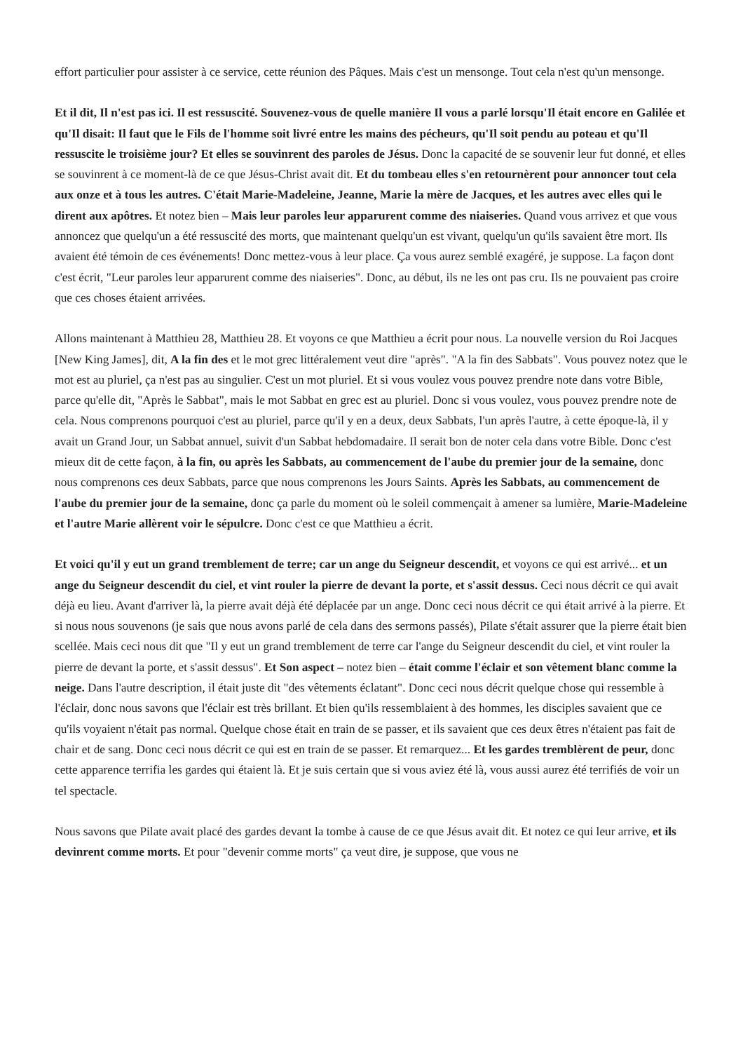effort particulier pour assister à ce service, cette réunion des Pâques. Mais c'est un mensonge. Tout cela n'est qu'un mensonge.
Et il dit, Il n'est pas ici. Il est ressuscité. Souvenez-vous de quelle manière Il vous a parlé lorsqu'Il était encore en Galilée et qu'Il disait: Il faut que le Fils de l'homme soit livré entre les mains des pécheurs, qu'Il soit pendu au poteau et qu'Il ressuscite le troisième jour? Et elles se souvinrent des paroles de Jésus. Donc la capacité de se souvenir leur fut donné, et elles se souvinrent à ce moment-là de ce que Jésus-Christ avait dit. Et du tombeau elles s'en retournèrent pour annoncer tout cela aux onze et à tous les autres. C'était Marie-Madeleine, Jeanne, Marie la mère de Jacques, et les autres avec elles qui le dirent aux apôtres. Et notez bien – Mais leur paroles leur apparurent comme des niaiseries. Quand vous arrivez et que vous annoncez que quelqu'un a été ressuscité des morts, que maintenant quelqu'un est vivant, quelqu'un qu'ils savaient être mort. Ils avaient été témoin de ces événements! Donc mettez-vous à leur place. Ça vous aurez semblé exagéré, je suppose. La façon dont c'est écrit, "Leur paroles leur apparurent comme des niaiseries". Donc, au début, ils ne les ont pas cru. Ils ne pouvaient pas croire que ces choses étaient arrivées.
Allons maintenant à Matthieu 28, Matthieu 28. Et voyons ce que Matthieu a écrit pour nous. La nouvelle version du Roi Jacques [New King James], dit, A la fin des et le mot grec littéralement veut dire "après". "A la fin des Sabbats". Vous pouvez notez que le mot est au pluriel, ça n'est pas au singulier. C'est un mot pluriel. Et si vous voulez vous pouvez prendre note dans votre Bible, parce qu'elle dit, "Après le Sabbat", mais le mot Sabbat en grec est au pluriel. Donc si vous voulez, vous pouvez prendre note de cela. Nous comprenons pourquoi c'est au pluriel, parce qu'il y en a deux, deux Sabbats, l'un après l'autre, à cette époque-là, il y avait un Grand Jour, un Sabbat annuel, suivit d'un Sabbat hebdomadaire. Il serait bon de noter cela dans votre Bible. Donc c'est mieux dit de cette façon, à la fin, ou après les Sabbats, au commencement de l'aube du premier jour de la semaine, donc nous comprenons ces deux Sabbats, parce que nous comprenons les Jours Saints. Après les Sabbats, au commencement de l'aube du premier jour de la semaine, donc ça parle du moment où le soleil commençait à amener sa lumière, Marie-Madeleine et l'autre Marie allèrent voir le sépulcre. Donc c'est ce que Matthieu a écrit.
Et voici qu'il y eut un grand tremblement de terre; car un ange du Seigneur descendit, et voyons ce qui est arrivé... et un ange du Seigneur descendit du ciel, et vint rouler la pierre de devant la porte, et s'assit dessus. Ceci nous décrit ce qui avait déjà eu lieu. Avant d'arriver là, la pierre avait déjà été déplacée par un ange. Donc ceci nous décrit ce qui était arrivé à la pierre. Et si nous nous souvenons (je sais que nous avons parlé de cela dans des sermons passés), Pilate s'était assurer que la pierre était bien scellée. Mais ceci nous dit que "Il y eut un grand tremblement de terre car l'ange du Seigneur descendit du ciel, et vint rouler la pierre de devant la porte, et s'assit dessus". Et Son aspect – notez bien – était comme l'éclair et son vêtement blanc comme la neige. Dans l'autre description, il était juste dit "des vêtements éclatant". Donc ceci nous décrit quelque chose qui ressemble à l'éclair, donc nous savons que l'éclair est très brillant. Et bien qu'ils ressemblaient à des hommes, les disciples savaient que ce qu'ils voyaient n'était pas normal. Quelque chose était en train de se passer, et ils savaient que ces deux êtres n'étaient pas fait de chair et de sang. Donc ceci nous décrit ce qui est en train de se passer. Et remarquez... Et les gardes tremblèrent de peur, donc cette apparence terrifia les gardes qui étaient là. Et je suis certain que si vous aviez été là, vous aussi aurez été terrifiés de voir un tel spectacle.
Nous savons que Pilate avait placé des gardes devant la tombe à cause de ce que Jésus avait dit. Et notez ce qui leur arrive, et ils devinrent comme morts. Et pour "devenir comme morts" ça veut dire, je suppose, que vous ne